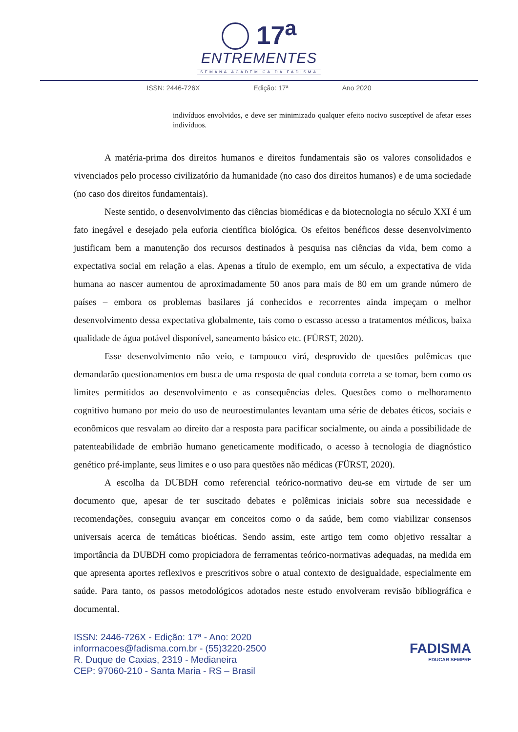17<sup>a</sup>
ENTREMENTES
SEMANA ACADÊMICA DA FADISMA
ISSN: 2446-726X Edição: 17ª Ano 2020
indivíduos envolvidos, e deve ser minimizado qualquer efeito nocivo susceptível de afetar esses indivíduos.
A matéria-prima dos direitos humanos e direitos fundamentais são os valores consolidados e vivenciados pelo processo civilizatório da humanidade (no caso dos direitos humanos) e de uma sociedade (no caso dos direitos fundamentais).
Neste sentido, o desenvolvimento das ciências biomédicas e da biotecnologia no século XXI é um fato inegável e desejado pela euforia científica biológica. Os efeitos benéficos desse desenvolvimento justificam bem a manutenção dos recursos destinados à pesquisa nas ciências da vida, bem como a expectativa social em relação a elas. Apenas a título de exemplo, em um século, a expectativa de vida humana ao nascer aumentou de aproximadamente 50 anos para mais de 80 em um grande número de países – embora os problemas basilares já conhecidos e recorrentes ainda impeçam o melhor desenvolvimento dessa expectativa globalmente, tais como o escasso acesso a tratamentos médicos, baixa qualidade de água potável disponível, saneamento básico etc. (FÜRST, 2020).
Esse desenvolvimento não veio, e tampouco virá, desprovido de questões polêmicas que demandarão questionamentos em busca de uma resposta de qual conduta correta a se tomar, bem como os limites permitidos ao desenvolvimento e as consequências deles. Questões como o melhoramento cognitivo humano por meio do uso de neuroestimulantes levantam uma série de debates éticos, sociais e econômicos que resvalam ao direito dar a resposta para pacificar socialmente, ou ainda a possibilidade de patenteabilidade de embrião humano geneticamente modificado, o acesso à tecnologia de diagnóstico genético pré-implante, seus limites e o uso para questões não médicas (FÜRST, 2020).
A escolha da DUBDH como referencial teórico-normativo deu-se em virtude de ser um documento que, apesar de ter suscitado debates e polêmicas iniciais sobre sua necessidade e recomendações, conseguiu avançar em conceitos como o da saúde, bem como viabilizar consensos universais acerca de temáticas bioéticas. Sendo assim, este artigo tem como objetivo ressaltar a importância da DUBDH como propiciadora de ferramentas teórico-normativas adequadas, na medida em que apresenta aportes reflexivos e prescritivos sobre o atual contexto de desigualdade, especialmente em saúde. Para tanto, os passos metodológicos adotados neste estudo envolveram revisão bibliográfica e documental.
ISSN: 2446-726X - Edição: 17ª - Ano: 2020
informacoes@fadisma.com.br - (55)3220-2500
R. Duque de Caxias, 2319 - Medianeira
CEP: 97060-210 - Santa Maria - RS – Brasil
FADISMA
EDUCAR SEMPRE